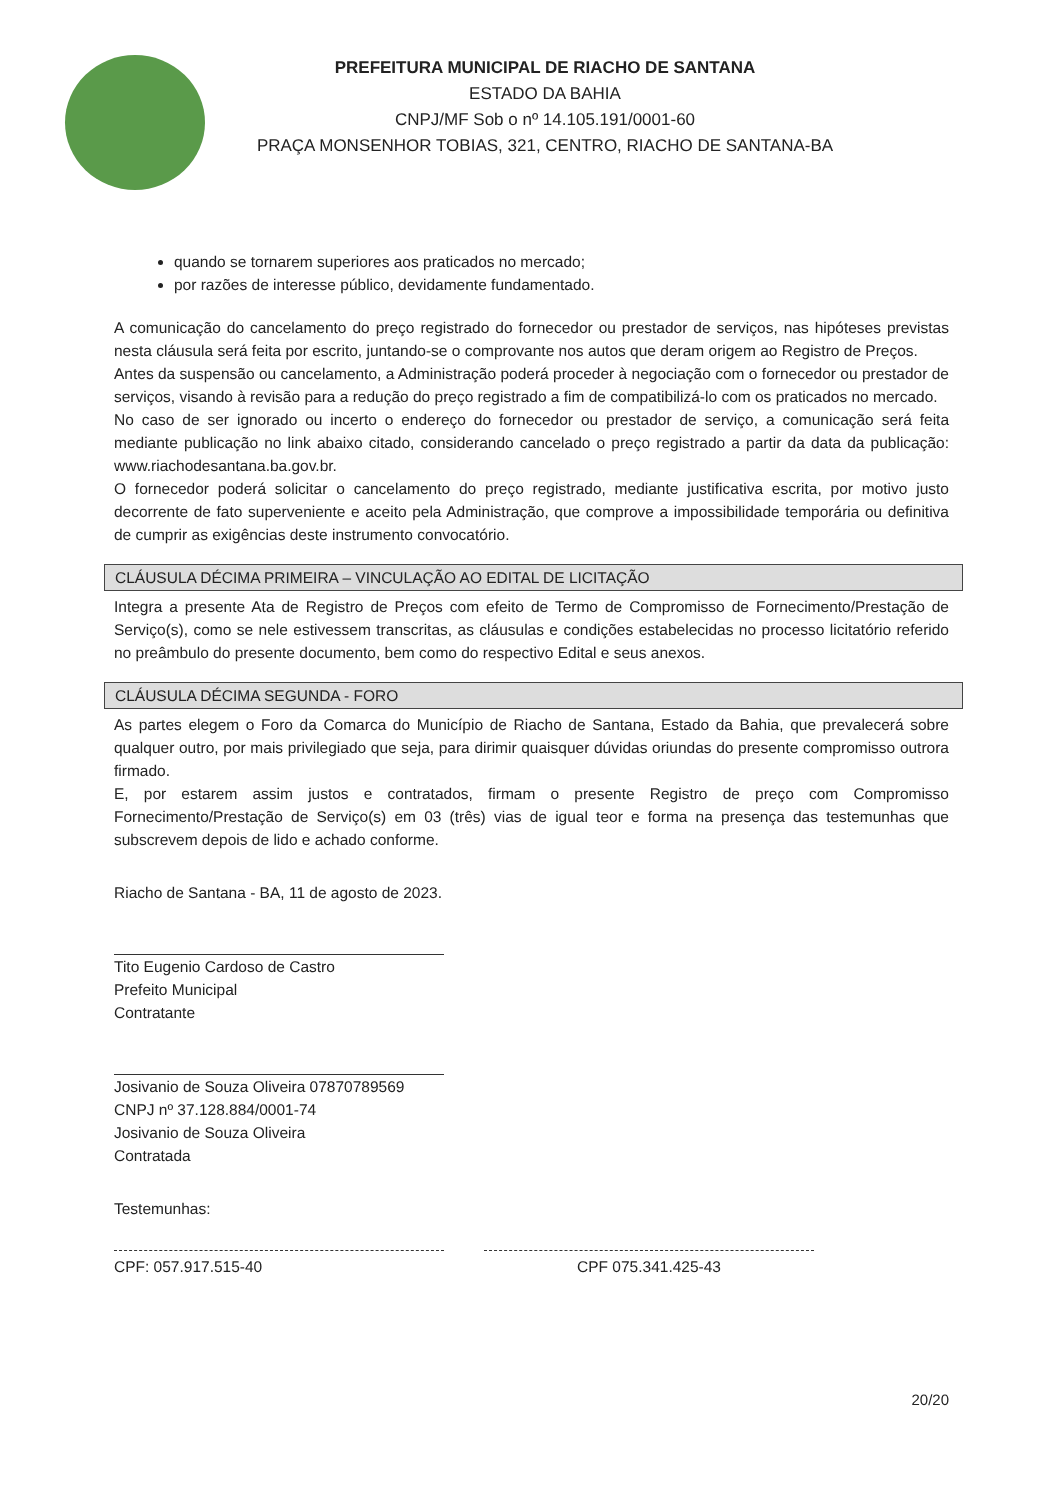PREFEITURA MUNICIPAL DE RIACHO DE SANTANA
ESTADO DA BAHIA
CNPJ/MF Sob o nº 14.105.191/0001-60
PRAÇA MONSENHOR TOBIAS, 321, CENTRO, RIACHO DE SANTANA-BA
quando se tornarem superiores aos praticados no mercado;
por razões de interesse público, devidamente fundamentado.
A comunicação do cancelamento do preço registrado do fornecedor ou prestador de serviços, nas hipóteses previstas nesta cláusula será feita por escrito, juntando-se o comprovante nos autos que deram origem ao Registro de Preços.
Antes da suspensão ou cancelamento, a Administração poderá proceder à negociação com o fornecedor ou prestador de serviços, visando à revisão para a redução do preço registrado a fim de compatibilizá-lo com os praticados no mercado.
No caso de ser ignorado ou incerto o endereço do fornecedor ou prestador de serviço, a comunicação será feita mediante publicação no link abaixo citado, considerando cancelado o preço registrado a partir da data da publicação: www.riachodesantana.ba.gov.br.
O fornecedor poderá solicitar o cancelamento do preço registrado, mediante justificativa escrita, por motivo justo decorrente de fato superveniente e aceito pela Administração, que comprove a impossibilidade temporária ou definitiva de cumprir as exigências deste instrumento convocatório.
CLÁUSULA DÉCIMA PRIMEIRA – VINCULAÇÃO AO EDITAL DE LICITAÇÃO
Integra a presente Ata de Registro de Preços com efeito de Termo de Compromisso de Fornecimento/Prestação de Serviço(s), como se nele estivessem transcritas, as cláusulas e condições estabelecidas no processo licitatório referido no preâmbulo do presente documento, bem como do respectivo Edital e seus anexos.
CLÁUSULA DÉCIMA SEGUNDA - FORO
As partes elegem o Foro da Comarca do Município de Riacho de Santana, Estado da Bahia, que prevalecerá sobre qualquer outro, por mais privilegiado que seja, para dirimir quaisquer dúvidas oriundas do presente compromisso outrora firmado.
E, por estarem assim justos e contratados, firmam o presente Registro de preço com Compromisso Fornecimento/Prestação de Serviço(s) em 03 (três) vias de igual teor e forma na presença das testemunhas que subscrevem depois de lido e achado conforme.
Riacho de Santana - BA, 11 de agosto de 2023.
Tito Eugenio Cardoso de Castro
Prefeito Municipal
Contratante
Josivanio de Souza Oliveira 07870789569
CNPJ nº 37.128.884/0001-74
Josivanio de Souza Oliveira
Contratada
Testemunhas:
CPF: 057.917.515-40 CPF 075.341.425-43
20/20